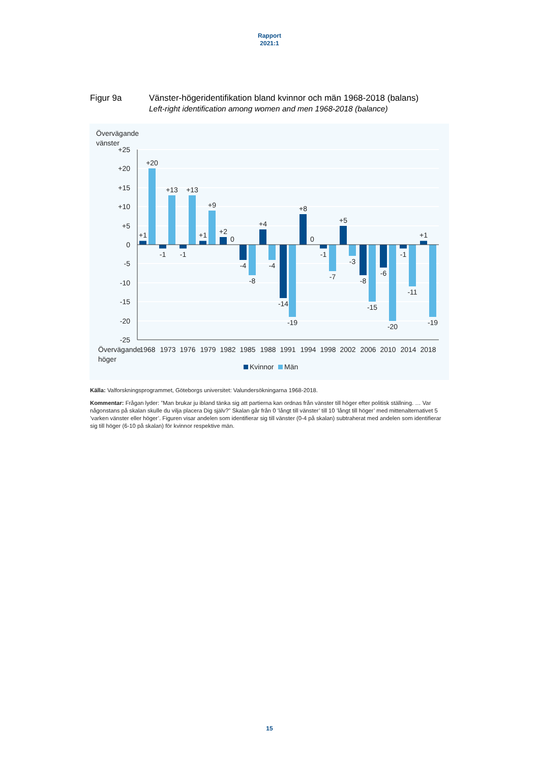Rapport
2021:1
Figur 9a Vänster-högeridentifikation bland kvinnor och män 1968-2018 (balans)
Left-right identification among women and men 1968-2018 (balance)
Övervägande
vänster
+25
+20
+15
+10
+5
0
-5
-10
-15
-20
-25
+1
+20
-1
+13
-1
+13
+1
+9
+2
0
-4
-8
+4
-4
-14
-19
+8
0
-1
-7
+5
-3
-8
-15
-6
-20
-1
-11
+1
-19
Övervägande
höger
1968
1973
1976
1979
1982
1985
1988
1991
1994
1998
2002
2006
2010
2014
2018
Kvinnor
Män
Källa: Valforskningsprogrammet, Göteborgs universitet: Valundersökningarna 1968-2018.
Kommentar: Frågan lyder: ”Man brukar ju ibland tänka sig att partierna kan ordnas från vänster till höger efter politisk ställning. … Var någonstans på skalan skulle du vilja placera Dig själv?” Skalan går från 0 ’långt till vänster’ till 10 ’långt till höger’ med mittenal­ternativet 5 ’varken vänster eller höger’. Figuren visar andelen som identifierar sig till vänster (0-4 på skalan) subtraherat med andelen som identifierar sig till höger (6-10 på skalan) för kvinnor respektive män.
15